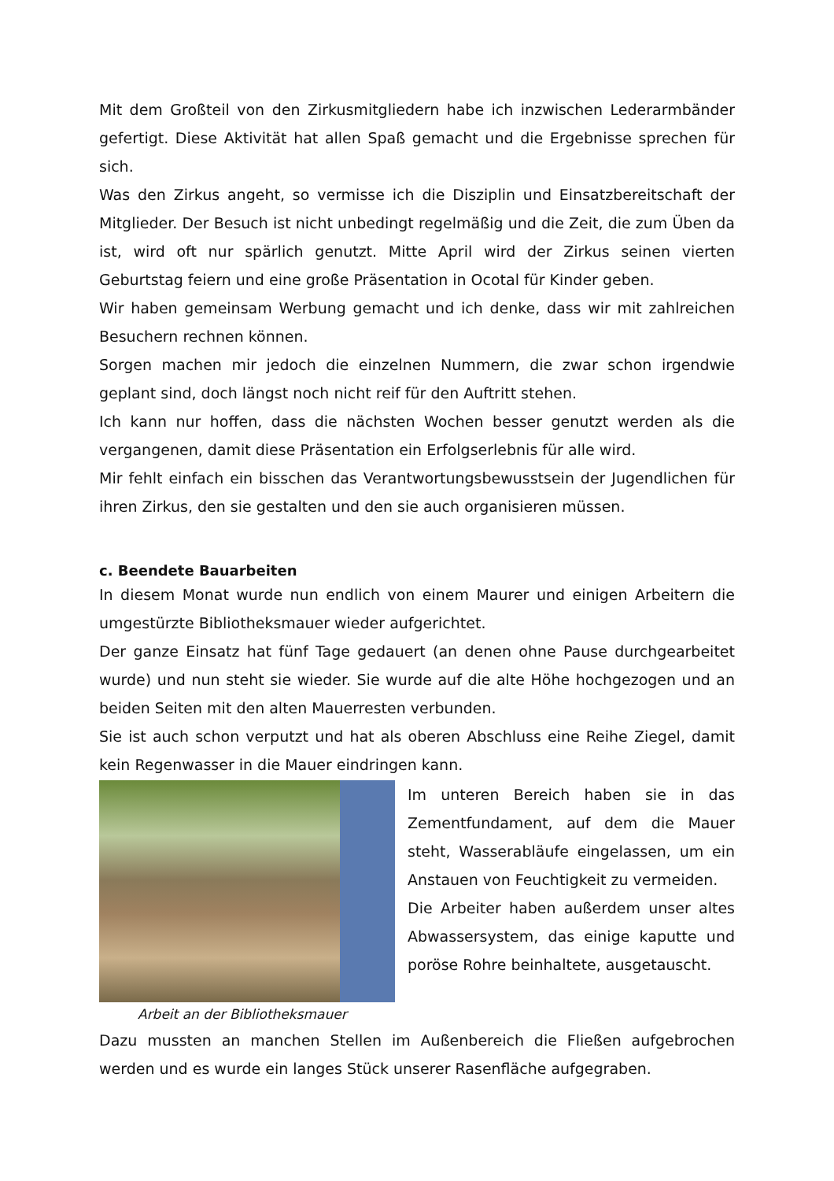Mit dem Großteil von den Zirkusmitgliedern habe ich inzwischen Lederarmbänder gefertigt. Diese Aktivität hat allen Spaß gemacht und die Ergebnisse sprechen für sich.
Was den Zirkus angeht, so vermisse ich die Disziplin und Einsatzbereitschaft der Mitglieder. Der Besuch ist nicht unbedingt regelmäßig und die Zeit, die zum Üben da ist, wird oft nur spärlich genutzt. Mitte April wird der Zirkus seinen vierten Geburtstag feiern und eine große Präsentation in Ocotal für Kinder geben.
Wir haben gemeinsam Werbung gemacht und ich denke, dass wir mit zahlreichen Besuchern rechnen können.
Sorgen machen mir jedoch die einzelnen Nummern, die zwar schon irgendwie geplant sind, doch längst noch nicht reif für den Auftritt stehen.
Ich kann nur hoffen, dass die nächsten Wochen besser genutzt werden als die vergangenen, damit diese Präsentation ein Erfolgserlebnis für alle wird.
Mir fehlt einfach ein bisschen das Verantwortungsbewusstsein der Jugendlichen für ihren Zirkus, den sie gestalten und den sie auch organisieren müssen.
c. Beendete Bauarbeiten
In diesem Monat wurde nun endlich von einem Maurer und einigen Arbeitern die umgestürzte Bibliotheksmauer wieder aufgerichtet.
Der ganze Einsatz hat fünf Tage gedauert (an denen ohne Pause durchgearbeitet wurde) und nun steht sie wieder. Sie wurde auf die alte Höhe hochgezogen und an beiden Seiten mit den alten Mauerresten verbunden.
Sie ist auch schon verputzt und hat als oberen Abschluss eine Reihe Ziegel, damit kein Regenwasser in die Mauer eindringen kann.
Arbeit an der Bibliotheksmauer
Im unteren Bereich haben sie in das Zementfundament, auf dem die Mauer steht, Wasserabläufe eingelassen, um ein Anstauen von Feuchtigkeit zu vermeiden.
Die Arbeiter haben außerdem unser altes Abwassersystem, das einige kaputte und poröse Rohre beinhaltete, ausgetauscht.
Dazu mussten an manchen Stellen im Außenbereich die Fließen aufgebrochen werden und es wurde ein langes Stück unserer Rasenfläche aufgegraben.